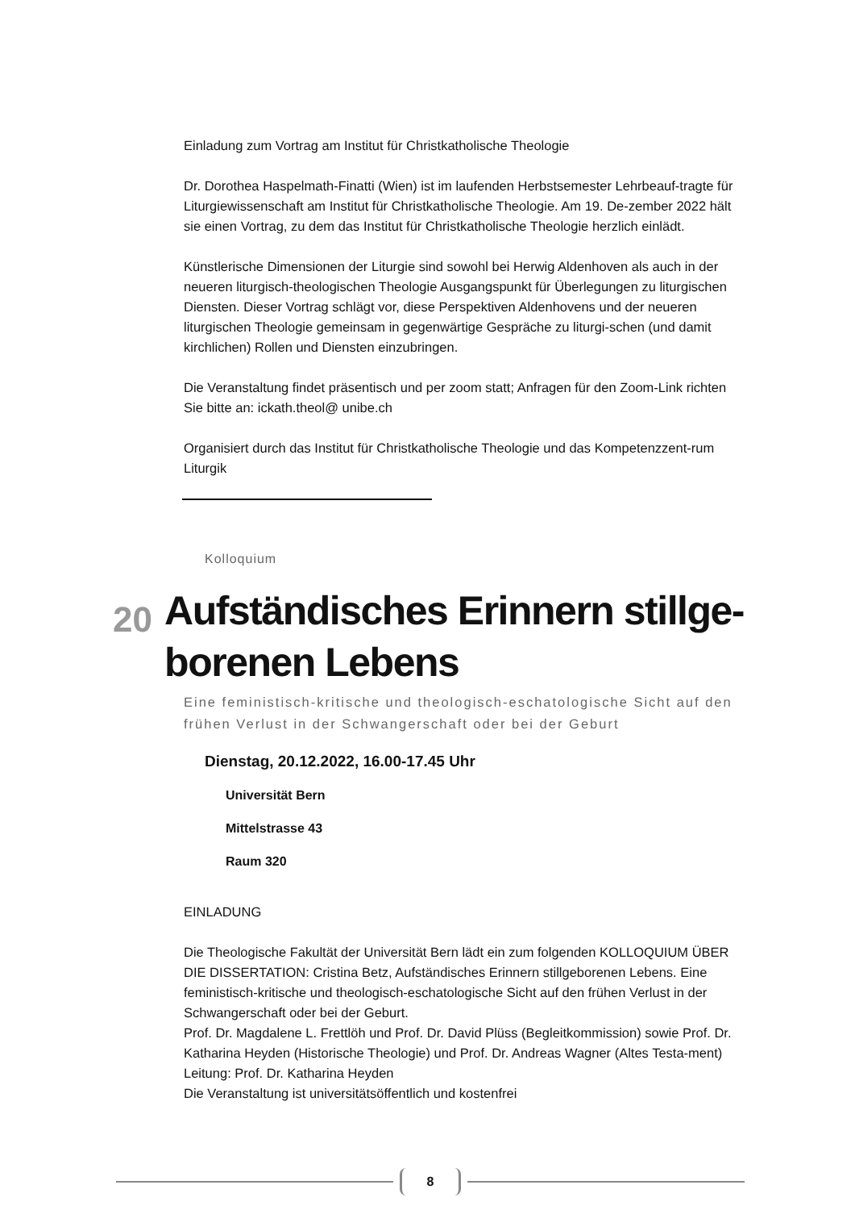Einladung zum Vortrag am Institut für Christkatholische Theologie
Dr. Dorothea Haspelmath-Finatti (Wien) ist im laufenden Herbstsemester Lehrbeauf-tragte für Liturgiewissenschaft am Institut für Christkatholische Theologie. Am 19. De-zember 2022 hält sie einen Vortrag, zu dem das Institut für Christkatholische Theologie herzlich einlädt.
Künstlerische Dimensionen der Liturgie sind sowohl bei Herwig Aldenhoven als auch in der neueren liturgisch-theologischen Theologie Ausgangspunkt für Überlegungen zu liturgischen Diensten. Dieser Vortrag schlägt vor, diese Perspektiven Aldenhovens und der neueren liturgischen Theologie gemeinsam in gegenwärtige Gespräche zu liturgi-schen (und damit kirchlichen) Rollen und Diensten einzubringen.
Die Veranstaltung findet präsentisch und per zoom statt; Anfragen für den Zoom-Link richten Sie bitte an: ickath.theol@ unibe.ch
Organisiert durch das Institut für Christkatholische Theologie und das Kompetenzzent-rum Liturgik
Kolloquium
20
Aufständisches Erinnern stillge-borenen Lebens
Eine feministisch-kritische und theologisch-eschatologische Sicht auf den frühen Verlust in der Schwangerschaft oder bei der Geburt
Dienstag, 20.12.2022, 16.00-17.45 Uhr
Universität Bern
Mittelstrasse 43
Raum 320
EINLADUNG
Die Theologische Fakultät der Universität Bern lädt ein zum folgenden KOLLOQUIUM ÜBER DIE DISSERTATION: Cristina Betz, Aufständisches Erinnern stillgeborenen Lebens. Eine feministisch-kritische und theologisch-eschatologische Sicht auf den frühen Verlust in der Schwangerschaft oder bei der Geburt.
Prof. Dr. Magdalene L. Frettlöh und Prof. Dr. David Plüss (Begleitkommission) sowie Prof. Dr. Katharina Heyden (Historische Theologie) und Prof. Dr. Andreas Wagner (Altes Testa-ment) Leitung: Prof. Dr. Katharina Heyden
Die Veranstaltung ist universitätsöffentlich und kostenfrei
8